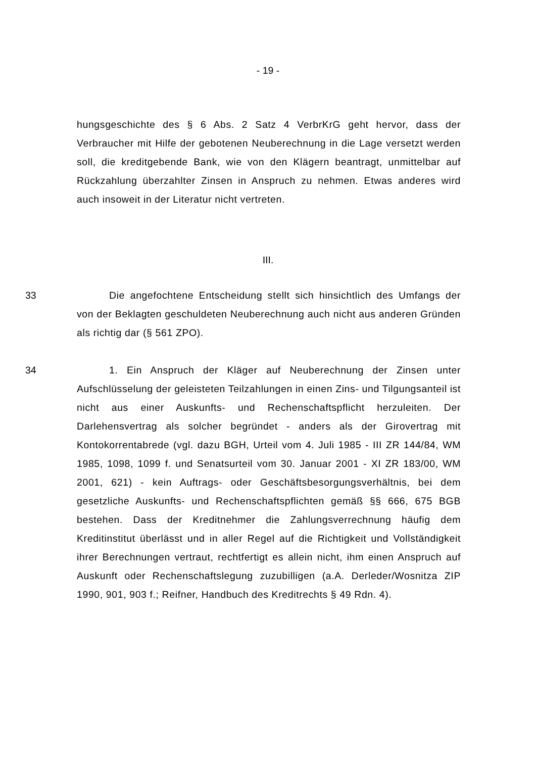- 19 -
hungsgeschichte des § 6 Abs. 2 Satz 4 VerbrKrG geht hervor, dass der Verbraucher mit Hilfe der gebotenen Neuberechnung in die Lage versetzt werden soll, die kreditgebende Bank, wie von den Klägern beantragt, unmittelbar auf Rückzahlung überzahlter Zinsen in Anspruch zu nehmen. Etwas anderes wird auch insoweit in der Literatur nicht vertreten.
III.
33 Die angefochtene Entscheidung stellt sich hinsichtlich des Umfangs der von der Beklagten geschuldeten Neuberechnung auch nicht aus anderen Gründen als richtig dar (§ 561 ZPO).
34 1. Ein Anspruch der Kläger auf Neuberechnung der Zinsen unter Aufschlüsselung der geleisteten Teilzahlungen in einen Zins- und Tilgungsanteil ist nicht aus einer Auskunfts- und Rechenschaftspflicht herzuleiten. Der Darlehensvertrag als solcher begründet - anders als der Girovertrag mit Kontokorrentabrede (vgl. dazu BGH, Urteil vom 4. Juli 1985 - III ZR 144/84, WM 1985, 1098, 1099 f. und Senatsurteil vom 30. Januar 2001 - XI ZR 183/00, WM 2001, 621) - kein Auftrags- oder Geschäftsbesorgungsverhältnis, bei dem gesetzliche Auskunfts- und Rechenschaftspflichten gemäß §§ 666, 675 BGB bestehen. Dass der Kreditnehmer die Zahlungsverrechnung häufig dem Kreditinstitut überlässt und in aller Regel auf die Richtigkeit und Vollständigkeit ihrer Berechnungen vertraut, rechtfertigt es allein nicht, ihm einen Anspruch auf Auskunft oder Rechenschaftslegung zuzubilligen (a.A. Derleder/Wosnitza ZIP 1990, 901, 903 f.; Reifner, Handbuch des Kreditrechts § 49 Rdn. 4).